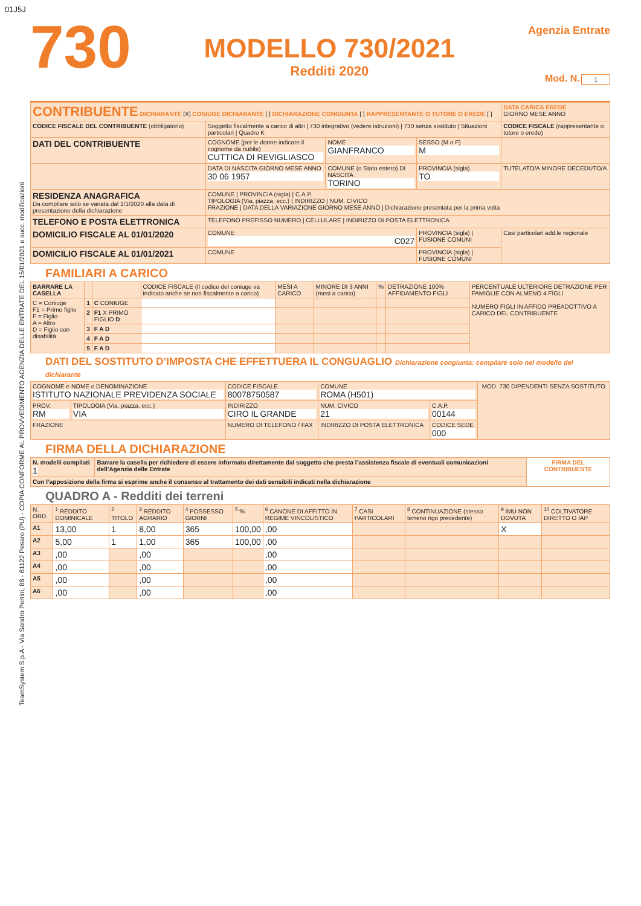01J5J
TeamSystem S.p.A - Via Sandro Pertini, 88 - 61122 Pesaro (PU) - COPIA CONFORME AL PROVVEDIMENTO AGENZIA DELLE ENTRATE DEL 15/01/2021 e succ. modificazioni
730
MODELLO 730/2021
Redditi 2020
Agenzia Entrate
Mod. N. 1
| CONTRIBUENTE DICHIARANTE [X] CONIUGE DICHIARANTE [ ] DICHIARAZIONE CONGIUNTA [ ] RAPPRESENTANTE O TUTORE O EREDE [ ] | | | | DATA CARICA EREDE GIORNO MESE ANNO |
| CODICE FISCALE DEL CONTRIBUENTE (obbligatorio) | Soggetto fiscalmente a carico di altri / 730 integrativo (vedere istruzioni) / 730 senza sostituto / Situazioni particolari / Quadro K | | | CODICE FISCALE (rappresentante o tutore o erede) |
| DATI DEL CONTRIBUENTE | COGNOME (per le donne indicare il cognome da nubile) CUTTICA DI REVIGLIASCO | NOME GIANFRANCO | SESSO (M o F) M | |
| | DATA DI NASCITA GIORNO MESE ANNO 30 06 1957 | COMUNE (o Stato estero) DI NASCITA TORINO | PROVINCIA (sigla) TO | TUTELATO/A MINORE DECEDUTO/A |
| RESIDENZA ANAGRAFICA Da compilare solo se variata dal 1/1/2020 alla data di presentazione della dichiarazione | COMUNE / PROVINCIA (sigla) / C.A.P. TIPOLOGIA (Via, piazza, ecc.) / INDIRIZZO / NUM. CIVICO FRAZIONE / DATA DELLA VARIAZIONE GIORNO MESE ANNO / Dichiarazione presentata per la prima volta | | | |
| TELEFONO E POSTA ELETTRONICA | TELEFONO PREFISSO NUMERO / CELLULARE / INDIRIZZO DI POSTA ELETTRONICA | | | |
| DOMICILIO FISCALE AL 01/01/2020 | COMUNE C027 | | PROVINCIA (sigla) / FUSIONE COMUNI | Casi particolari add.le regionale |
| DOMICILIO FISCALE AL 01/01/2021 | COMUNE | | PROVINCIA (sigla) / FUSIONE COMUNI | |
FAMILIARI A CARICO
| BARRARE LA CASELLA | | | CODICE FISCALE (Il codice del coniuge va indicato anche se non fiscalmente a carico) | MESI A CARICO | MINORE DI 3 ANNI (mesi a carico) | % | DETRAZIONE 100% AFFIDAMENTO FIGLI | PERCENTUALE ULTERIORE DETRAZIONE PER FAMIGLIE CON ALMENO 4 FIGLI NUMERO FIGLI IN AFFIDO PREADOTTIVO A CARICO DEL CONTRIBUENTE |
| --- | --- | --- | --- | --- | --- | --- | --- | --- |
| C = Coniuge F1 = Primo figlio F = Figlio A = Altro D = Figlio con disabilità | 1 | C CONIUGE | | | | | | |
| | 2 | F1 X PRIMO FIGLIO D | | | | | | |
| | 3 | F A D | | | | | | |
| | 4 | F A D | | | | | | |
| | 5 | F A D | | | | | | |
DATI DEL SOSTITUTO D’IMPOSTA CHE EFFETTUERA IL CONGUAGLIO Dichiarazione congiunta: compilare solo nel modello del dichiarante
| COGNOME e NOME o DENOMINAZIONE ISTITUTO NAZIONALE PREVIDENZA SOCIALE | | CODICE FISCALE 80078750587 | COMUNE ROMA (H501) | | MOD. 730 DIPENDENTI SENZA SOSTITUTO |
| PROV. RM | TIPOLOGIA (Via, piazza, ecc.) VIA | INDIRIZZO CIRO IL GRANDE | NUM. CIVICO 21 | C.A.P. 00144 | |
| FRAZIONE | | NUMERO DI TELEFONO / FAX | INDIRIZZO DI POSTA ELETTRONICA | CODICE SEDE 000 | |
FIRMA DELLA DICHIARAZIONE
| N. modelli compilati 1 | Barrare la casella per richiedere di essere informato direttamente dal soggetto che presta l’assistenza fiscale di eventuali comunicazioni dell’Agenzia delle Entrate | FIRMA DEL CONTRIBUENTE |
| Con l’apposizione della firma si esprime anche il consenso al trattamento dei dati sensibili indicati nella dichiarazione | | |
QUADRO A - Redditi dei terreni
| N. ORD. | <sup>1</sup> REDDITO DOMINICALE | <sup>2</sup> TITOLO | <sup>3</sup> REDDITO AGRARIO | <sup>4</sup> POSSESSO GIORNI | <sup>5</sup> % | <sup>6</sup> CANONE DI AFFITTO IN REGIME VINCOLISTICO | <sup>7</sup> CASI PARTICOLARI | <sup>8</sup> CONTINUAZIONE (stesso terreno rigo precedente) | <sup>9</sup> IMU NON DOVUTA | <sup>10</sup> COLTIVATORE DIRETTO O IAP |
| --- | --- | --- | --- | --- | --- | --- | --- | --- | --- | --- |
| A1 | 13,00 | 1 | 8,00 | 365 | 100,00 | ,00 | | | X | |
| A2 | 5,00 | 1 | 1,00 | 365 | 100,00 | ,00 | | | | |
| A3 | ,00 | | ,00 | | | ,00 | | | | |
| A4 | ,00 | | ,00 | | | ,00 | | | | |
| A5 | ,00 | | ,00 | | | ,00 | | | | |
| A6 | ,00 | | ,00 | | | ,00 | | | | |